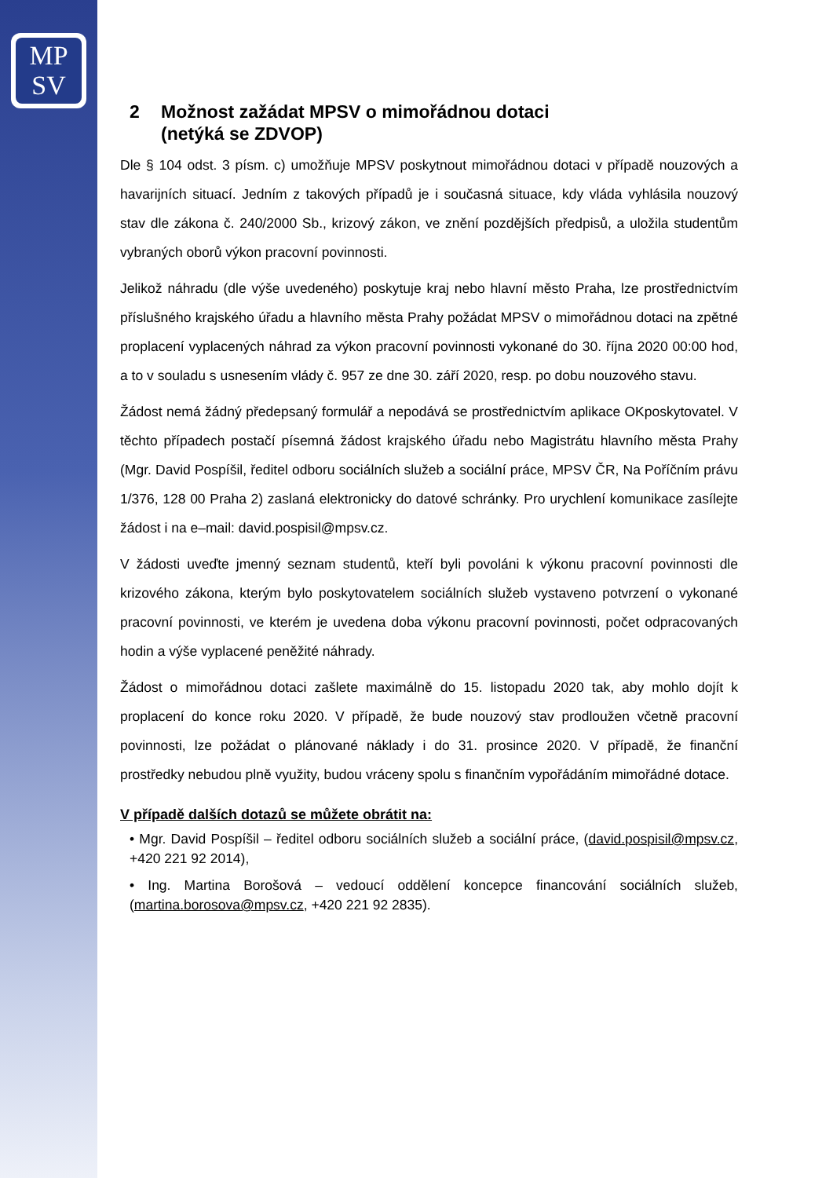MP
SV
2 Možnost zažádat MPSV o mimořádnou dotaci
(netýká se ZDVOP)
Dle § 104 odst. 3 písm. c) umožňuje MPSV poskytnout mimořádnou dotaci v případě nouzových a havarijních situací. Jedním z takových případů je i současná situace, kdy vláda vyhlásila nouzový stav dle zákona č. 240/2000 Sb., krizový zákon, ve znění pozdějších předpisů, a uložila studentům vybraných oborů výkon pracovní povinnosti.
Jelikož náhradu (dle výše uvedeného) poskytuje kraj nebo hlavní město Praha, lze prostřednictvím příslušného krajského úřadu a hlavního města Prahy požádat MPSV o mimořádnou dotaci na zpětné proplacení vyplacených náhrad za výkon pracovní povinnosti vykonané do 30. října 2020 00:00 hod, a to v souladu s usnesením vlády č. 957 ze dne 30. září 2020, resp. po dobu nouzového stavu.
Žádost nemá žádný předepsaný formulář a nepodává se prostřednictvím aplikace OKposkytovatel. V těchto případech postačí písemná žádost krajského úřadu nebo Magistrátu hlavního města Prahy (Mgr. David Pospíšil, ředitel odboru sociálních služeb a sociální práce, MPSV ČR, Na Poříčním právu 1/376, 128 00 Praha 2) zaslaná elektronicky do datové schránky. Pro urychlení komunikace zasílejte žádost i na e–mail: david.pospisil@mpsv.cz.
V žádosti uveďte jmenný seznam studentů, kteří byli povoláni k výkonu pracovní povinnosti dle krizového zákona, kterým bylo poskytovatelem sociálních služeb vystaveno potvrzení o vykonané pracovní povinnosti, ve kterém je uvedena doba výkonu pracovní povinnosti, počet odpracovaných hodin a výše vyplacené peněžité náhrady.
Žádost o mimořádnou dotaci zašlete maximálně do 15. listopadu 2020 tak, aby mohlo dojít k proplacení do konce roku 2020. V případě, že bude nouzový stav prodloužen včetně pracovní povinnosti, lze požádat o plánované náklady i do 31. prosince 2020. V případě, že finanční prostředky nebudou plně využity, budou vráceny spolu s finančním vypořádáním mimořádné dotace.
V případě dalších dotazů se můžete obrátit na:
• Mgr. David Pospíšil – ředitel odboru sociálních služeb a sociální práce, (david.pospisil@mpsv.cz, +420 221 92 2014),
• Ing. Martina Borošová – vedoucí oddělení koncepce financování sociálních služeb, (martina.borosova@mpsv.cz, +420 221 92 2835).